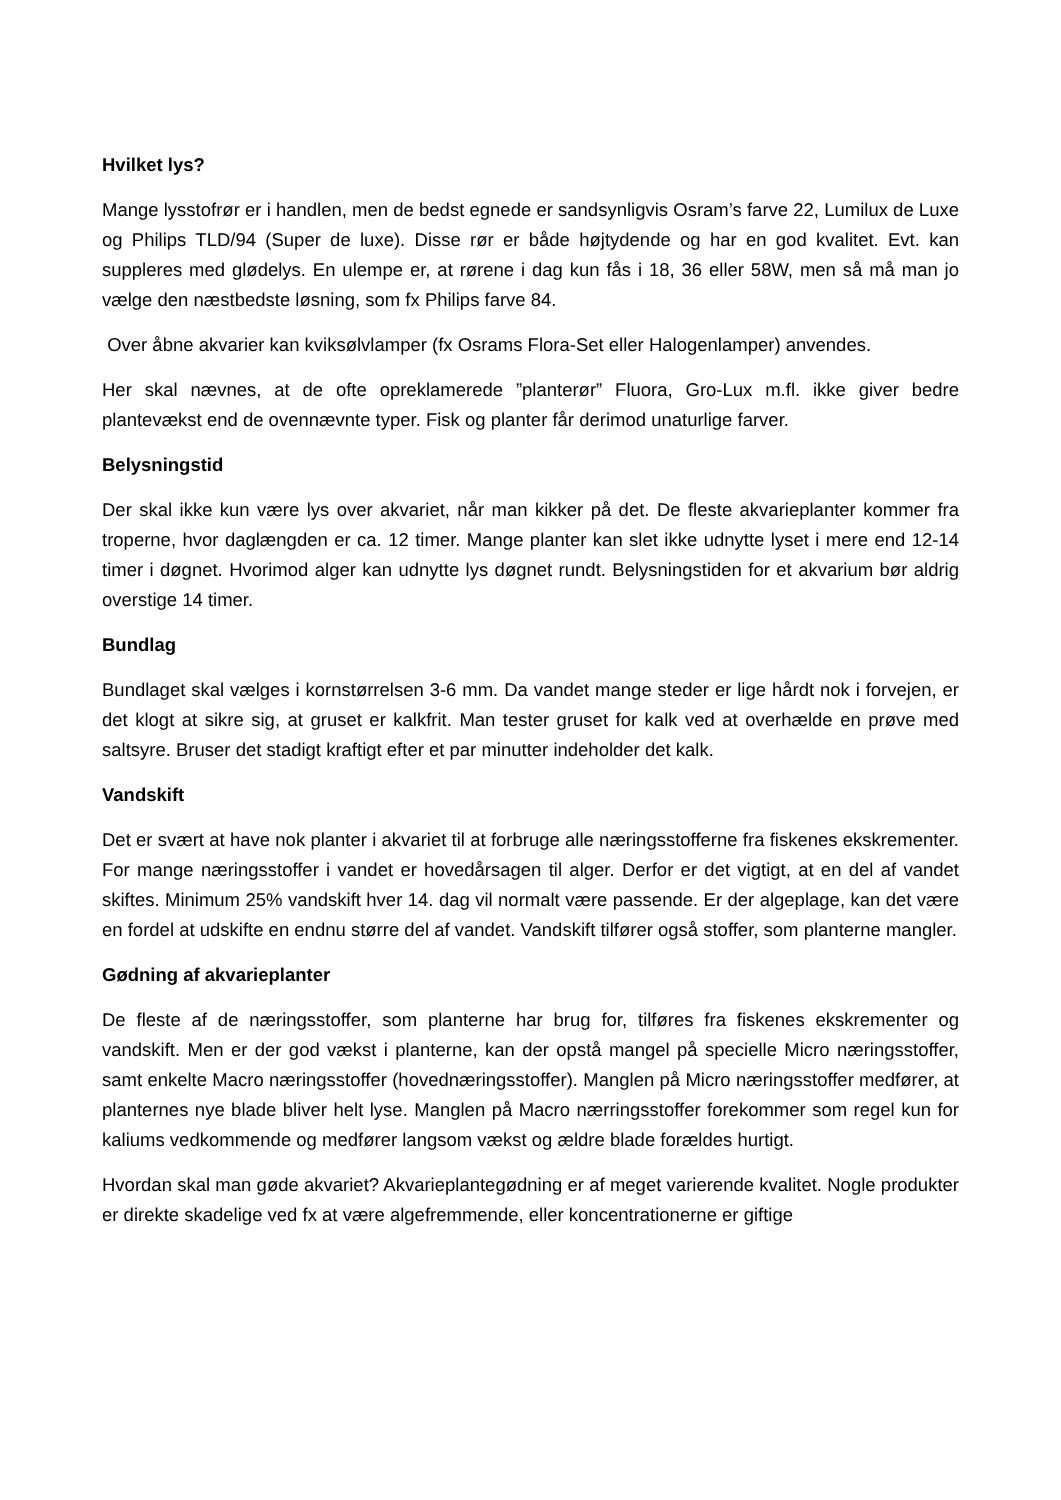Hvilket lys?
Mange lysstofrør er i handlen, men de bedst egnede er sandsynligvis Osram’s farve 22, Lumilux de Luxe og Philips TLD/94 (Super de luxe). Disse rør er både højtydende og har en god kvalitet. Evt. kan suppleres med glødelys. En ulempe er, at rørene i dag kun fås i 18, 36 eller 58W, men så må man jo vælge den næstbedste løsning, som fx Philips farve 84.
Over åbne akvarier kan kviksølvlamper (fx Osrams Flora-Set eller Halogenlamper) anvendes.
Her skal nævnes, at de ofte opreklamerede ”planterør” Fluora, Gro-Lux m.fl. ikke giver bedre plantevækst end de ovennævnte typer. Fisk og planter får derimod unaturlige farver.
Belysningstid
Der skal ikke kun være lys over akvariet, når man kikker på det. De fleste akvarieplanter kommer fra troperne, hvor daglængden er ca. 12 timer. Mange planter kan slet ikke udnytte lyset i mere end 12-14 timer i døgnet. Hvorimod alger kan udnytte lys døgnet rundt. Belysningstiden for et akvarium bør aldrig overstige 14 timer.
Bundlag
Bundlaget skal vælges i kornstørrelsen 3-6 mm. Da vandet mange steder er lige hårdt nok i forvejen, er det klogt at sikre sig, at gruset er kalkfrit. Man tester gruset for kalk ved at overhælde en prøve med saltsyre. Bruser det stadigt kraftigt efter et par minutter indeholder det kalk.
Vandskift
Det er svært at have nok planter i akvariet til at forbruge alle næringsstofferne fra fiskenes ekskrementer. For mange næringsstoffer i vandet er hovedårsagen til alger. Derfor er det vigtigt, at en del af vandet skiftes. Minimum 25% vandskift hver 14. dag vil normalt være passende. Er der algeplage, kan det være en fordel at udskifte en endnu større del af vandet. Vandskift tilfører også stoffer, som planterne mangler.
Gødning af akvarieplanter
De fleste af de næringsstoffer, som planterne har brug for, tilføres fra fiskenes ekskrementer og vandskift. Men er der god vækst i planterne, kan der opstå mangel på specielle Micro næringsstoffer, samt enkelte Macro næringsstoffer (hovednæringsstoffer). Manglen på Micro næringsstoffer medfører, at planternes nye blade bliver helt lyse. Manglen på Macro nærringsstoffer forekommer som regel kun for kaliums vedkommende og medfører langsom vækst og ældre blade forældes hurtigt.
Hvordan skal man gøde akvariet? Akvarieplantegødning er af meget varierende kvalitet. Nogle produkter er direkte skadelige ved fx at være algefremmende, eller koncentrationerne er giftige